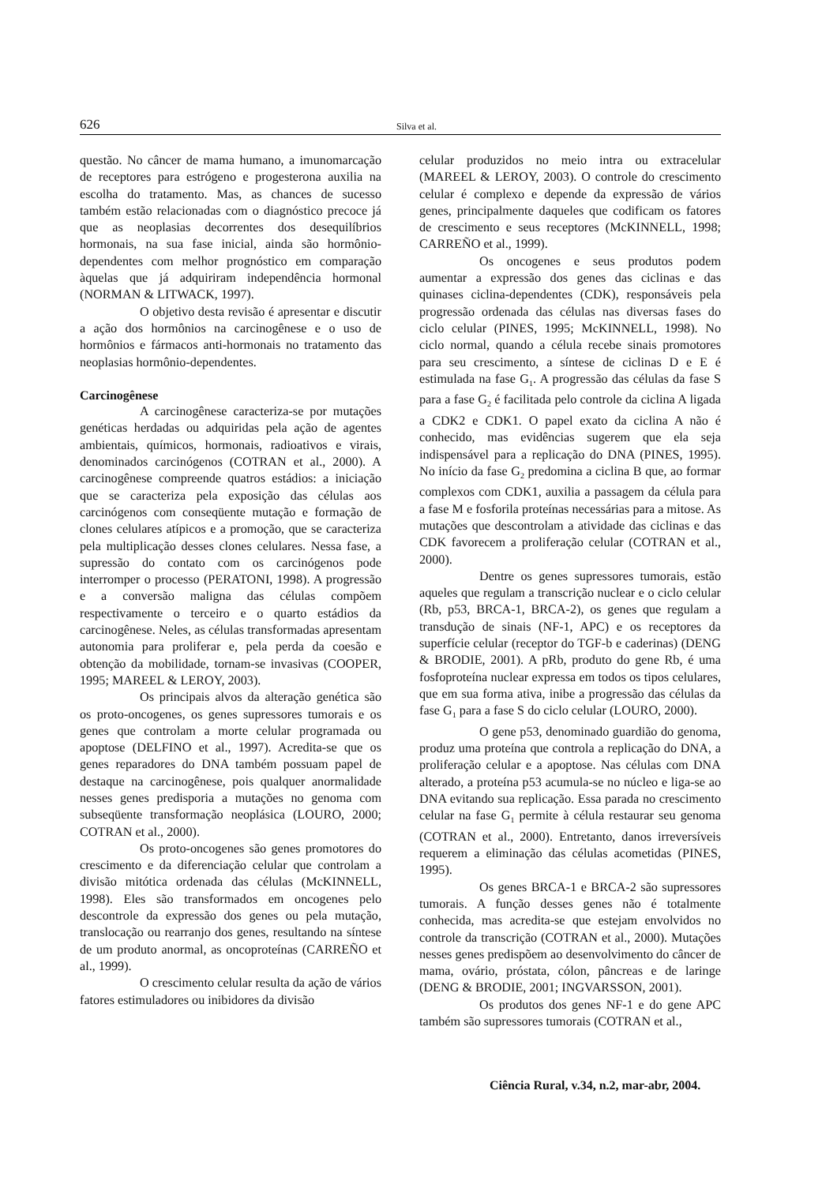626 Silva et al.
questão. No câncer de mama humano, a imunomarcação de receptores para estrógeno e progesterona auxilia na escolha do tratamento. Mas, as chances de sucesso também estão relacionadas com o diagnóstico precoce já que as neoplasias decorrentes dos desequilíbrios hormonais, na sua fase inicial, ainda são hormônio-dependentes com melhor prognóstico em comparação àquelas que já adquiriram independência hormonal (NORMAN & LITWACK, 1997).
O objetivo desta revisão é apresentar e discutir a ação dos hormônios na carcinogênese e o uso de hormônios e fármacos anti-hormonais no tratamento das neoplasias hormônio-dependentes.
Carcinogênese
A carcinogênese caracteriza-se por mutações genéticas herdadas ou adquiridas pela ação de agentes ambientais, químicos, hormonais, radioativos e virais, denominados carcinógenos (COTRAN et al., 2000). A carcinogênese compreende quatros estádios: a iniciação que se caracteriza pela exposição das células aos carcinógenos com conseqüente mutação e formação de clones celulares atípicos e a promoção, que se caracteriza pela multiplicação desses clones celulares. Nessa fase, a supressão do contato com os carcinógenos pode interromper o processo (PERATONI, 1998). A progressão e a conversão maligna das células compõem respectivamente o terceiro e o quarto estádios da carcinogênese. Neles, as células transformadas apresentam autonomia para proliferar e, pela perda da coesão e obtenção da mobilidade, tornam-se invasivas (COOPER, 1995; MAREEL & LEROY, 2003).
Os principais alvos da alteração genética são os proto-oncogenes, os genes supressores tumorais e os genes que controlam a morte celular programada ou apoptose (DELFINO et al., 1997). Acredita-se que os genes reparadores do DNA também possuam papel de destaque na carcinogênese, pois qualquer anormalidade nesses genes predisporia a mutações no genoma com subseqüente transformação neoplásica (LOURO, 2000; COTRAN et al., 2000).
Os proto-oncogenes são genes promotores do crescimento e da diferenciação celular que controlam a divisão mitótica ordenada das células (McKINNELL, 1998). Eles são transformados em oncogenes pelo descontrole da expressão dos genes ou pela mutação, translocação ou rearranjo dos genes, resultando na síntese de um produto anormal, as oncoproteínas (CARREÑO et al., 1999).
O crescimento celular resulta da ação de vários fatores estimuladores ou inibidores da divisão
celular produzidos no meio intra ou extracelular (MAREEL & LEROY, 2003). O controle do crescimento celular é complexo e depende da expressão de vários genes, principalmente daqueles que codificam os fatores de crescimento e seus receptores (McKINNELL, 1998; CARREÑO et al., 1999).
Os oncogenes e seus produtos podem aumentar a expressão dos genes das ciclinas e das quinases ciclina-dependentes (CDK), responsáveis pela progressão ordenada das células nas diversas fases do ciclo celular (PINES, 1995; McKINNELL, 1998). No ciclo normal, quando a célula recebe sinais promotores para seu crescimento, a síntese de ciclinas D e E é estimulada na fase G<sub>1</sub>. A progressão das células da fase S para a fase G<sub>2</sub> é facilitada pelo controle da ciclina A ligada a CDK2 e CDK1. O papel exato da ciclina A não é conhecido, mas evidências sugerem que ela seja indispensável para a replicação do DNA (PINES, 1995). No início da fase G<sub>2</sub> predomina a ciclina B que, ao formar complexos com CDK1, auxilia a passagem da célula para a fase M e fosforila proteínas necessárias para a mitose. As mutações que descontrolam a atividade das ciclinas e das CDK favorecem a proliferação celular (COTRAN et al., 2000).
Dentre os genes supressores tumorais, estão aqueles que regulam a transcrição nuclear e o ciclo celular (Rb, p53, BRCA-1, BRCA-2), os genes que regulam a transdução de sinais (NF-1, APC) e os receptores da superfície celular (receptor do TGF-b e caderinas) (DENG & BRODIE, 2001). A pRb, produto do gene Rb, é uma fosfoproteína nuclear expressa em todos os tipos celulares, que em sua forma ativa, inibe a progressão das células da fase G<sub>1</sub> para a fase S do ciclo celular (LOURO, 2000).
O gene p53, denominado guardião do genoma, produz uma proteína que controla a replicação do DNA, a proliferação celular e a apoptose. Nas células com DNA alterado, a proteína p53 acumula-se no núcleo e liga-se ao DNA evitando sua replicação. Essa parada no crescimento celular na fase G<sub>1</sub> permite à célula restaurar seu genoma (COTRAN et al., 2000). Entretanto, danos irreversíveis requerem a eliminação das células acometidas (PINES, 1995).
Os genes BRCA-1 e BRCA-2 são supressores tumorais. A função desses genes não é totalmente conhecida, mas acredita-se que estejam envolvidos no controle da transcrição (COTRAN et al., 2000). Mutações nesses genes predispõem ao desenvolvimento do câncer de mama, ovário, próstata, cólon, pâncreas e de laringe (DENG & BRODIE, 2001; INGVARSSON, 2001).
Os produtos dos genes NF-1 e do gene APC também são supressores tumorais (COTRAN et al.,
Ciência Rural, v.34, n.2, mar-abr, 2004.